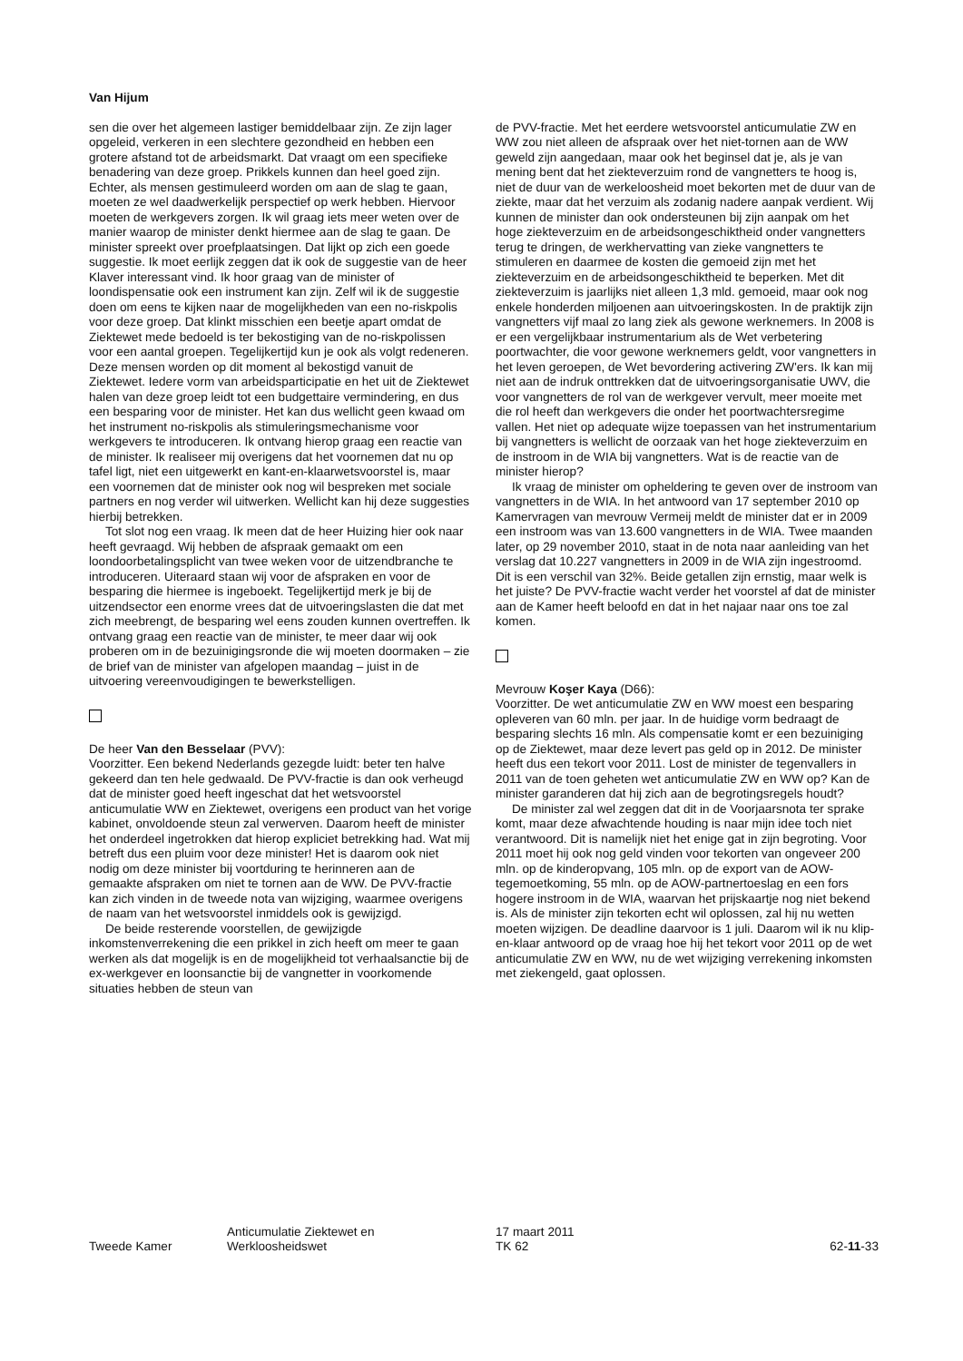Van Hijum
sen die over het algemeen lastiger bemiddelbaar zijn. Ze zijn lager opgeleid, verkeren in een slechtere gezondheid en hebben een grotere afstand tot de arbeidsmarkt. Dat vraagt om een specifieke benadering van deze groep. Prikkels kunnen dan heel goed zijn. Echter, als mensen gestimuleerd worden om aan de slag te gaan, moeten ze wel daadwerkelijk perspectief op werk hebben. Hiervoor moeten de werkgevers zorgen. Ik wil graag iets meer weten over de manier waarop de minister denkt hiermee aan de slag te gaan. De minister spreekt over proefplaatsingen. Dat lijkt op zich een goede suggestie. Ik moet eerlijk zeggen dat ik ook de suggestie van de heer Klaver interessant vind. Ik hoor graag van de minister of loondispensatie ook een instrument kan zijn. Zelf wil ik de suggestie doen om eens te kijken naar de mogelijkheden van een no-riskpolis voor deze groep. Dat klinkt misschien een beetje apart omdat de Ziektewet mede bedoeld is ter bekostiging van de no-riskpolissen voor een aantal groepen. Tegelijkertijd kun je ook als volgt redeneren. Deze mensen worden op dit moment al bekostigd vanuit de Ziektewet. Iedere vorm van arbeidsparticipatie en het uit de Ziektewet halen van deze groep leidt tot een budgettaire vermindering, en dus een besparing voor de minister. Het kan dus wellicht geen kwaad om het instrument no-riskpolis als stimuleringsmechanisme voor werkgevers te introduceren. Ik ontvang hierop graag een reactie van de minister. Ik realiseer mij overigens dat het voornemen dat nu op tafel ligt, niet een uitgewerkt en kant-en-klaarwetsvoorstel is, maar een voornemen dat de minister ook nog wil bespreken met sociale partners en nog verder wil uitwerken. Wellicht kan hij deze suggesties hierbij betrekken.
Tot slot nog een vraag. Ik meen dat de heer Huizing hier ook naar heeft gevraagd. Wij hebben de afspraak gemaakt om een loondoorbetalingsplicht van twee weken voor de uitzendbranche te introduceren. Uiteraard staan wij voor de afspraken en voor de besparing die hiermee is ingeboekt. Tegelijkertijd merk je bij de uitzendsector een enorme vrees dat de uitvoeringslasten die dat met zich meebrengt, de besparing wel eens zouden kunnen overtreffen. Ik ontvang graag een reactie van de minister, te meer daar wij ook proberen om in de bezuinigingsronde die wij moeten doormaken – zie de brief van de minister van afgelopen maandag – juist in de uitvoering vereenvoudigingen te bewerkstelligen.
De heer Van den Besselaar (PVV):
Voorzitter. Een bekend Nederlands gezegde luidt: beter ten halve gekeerd dan ten hele gedwaald. De PVV-fractie is dan ook verheugd dat de minister goed heeft ingeschat dat het wetsvoorstel anticumulatie WW en Ziektewet, overigens een product van het vorige kabinet, onvoldoende steun zal verwerven. Daarom heeft de minister het onderdeel ingetrokken dat hierop expliciet betrekking had. Wat mij betreft dus een pluim voor deze minister! Het is daarom ook niet nodig om deze minister bij voortduring te herinneren aan de gemaakte afspraken om niet te tornen aan de WW. De PVV-fractie kan zich vinden in de tweede nota van wijziging, waarmee overigens de naam van het wetsvoorstel inmiddels ook is gewijzigd.
De beide resterende voorstellen, de gewijzigde inkomstenverrekening die een prikkel in zich heeft om meer te gaan werken als dat mogelijk is en de mogelijkheid tot verhaalsanctie bij de ex-werkgever en loonsanctie bij de vangnetter in voorkomende situaties hebben de steun van
de PVV-fractie. Met het eerdere wetsvoorstel anticumulatie ZW en WW zou niet alleen de afspraak over het niet-tornen aan de WW geweld zijn aangedaan, maar ook het beginsel dat je, als je van mening bent dat het ziekteverzuim rond de vangnetters te hoog is, niet de duur van de werkeloosheid moet bekorten met de duur van de ziekte, maar dat het verzuim als zodanig nadere aanpak verdient. Wij kunnen de minister dan ook ondersteunen bij zijn aanpak om het hoge ziekteverzuim en de arbeidsongeschiktheid onder vangnetters terug te dringen, de werkhervatting van zieke vangnetters te stimuleren en daarmee de kosten die gemoeid zijn met het ziekteverzuim en de arbeidsongeschiktheid te beperken. Met dit ziekteverzuim is jaarlijks niet alleen 1,3 mld. gemoeid, maar ook nog enkele honderden miljoenen aan uitvoeringskosten. In de praktijk zijn vangnetters vijf maal zo lang ziek als gewone werknemers. In 2008 is er een vergelijkbaar instrumentarium als de Wet verbetering poortwachter, die voor gewone werknemers geldt, voor vangnetters in het leven geroepen, de Wet bevordering activering ZW'ers. Ik kan mij niet aan de indruk onttrekken dat de uitvoeringsorganisatie UWV, die voor vangnetters de rol van de werkgever vervult, meer moeite met die rol heeft dan werkgevers die onder het poortwachtersregime vallen. Het niet op adequate wijze toepassen van het instrumentarium bij vangnetters is wellicht de oorzaak van het hoge ziekteverzuim en de instroom in de WIA bij vangnetters. Wat is de reactie van de minister hierop?
Ik vraag de minister om opheldering te geven over de instroom van vangnetters in de WIA. In het antwoord van 17 september 2010 op Kamervragen van mevrouw Vermeij meldt de minister dat er in 2009 een instroom was van 13.600 vangnetters in de WIA. Twee maanden later, op 29 november 2010, staat in de nota naar aanleiding van het verslag dat 10.227 vangnetters in 2009 in de WIA zijn ingestroomd. Dit is een verschil van 32%. Beide getallen zijn ernstig, maar welk is het juiste? De PVV-fractie wacht verder het voorstel af dat de minister aan de Kamer heeft beloofd en dat in het najaar naar ons toe zal komen.
Mevrouw Koşer Kaya (D66):
Voorzitter. De wet anticumulatie ZW en WW moest een besparing opleveren van 60 mln. per jaar. In de huidige vorm bedraagt de besparing slechts 16 mln. Als compensatie komt er een bezuiniging op de Ziektewet, maar deze levert pas geld op in 2012. De minister heeft dus een tekort voor 2011. Lost de minister de tegenvallers in 2011 van de toen geheten wet anticumulatie ZW en WW op? Kan de minister garanderen dat hij zich aan de begrotingsregels houdt?
De minister zal wel zeggen dat dit in de Voorjaarsnota ter sprake komt, maar deze afwachtende houding is naar mijn idee toch niet verantwoord. Dit is namelijk niet het enige gat in zijn begroting. Voor 2011 moet hij ook nog geld vinden voor tekorten van ongeveer 200 mln. op de kinderopvang, 105 mln. op de export van de AOW-tegemoetkoming, 55 mln. op de AOW-partnertoeslag en een fors hogere instroom in de WIA, waarvan het prijskaartje nog niet bekend is. Als de minister zijn tekorten echt wil oplossen, zal hij nu wetten moeten wijzigen. De deadline daarvoor is 1 juli. Daarom wil ik nu klip-en-klaar antwoord op de vraag hoe hij het tekort voor 2011 op de wet anticumulatie ZW en WW, nu de wet wijziging verrekening inkomsten met ziekengeld, gaat oplossen.
Tweede Kamer
Anticumulatie Ziektewet en
Werkloosheidswet
17 maart 2011
TK 62
62-11-33